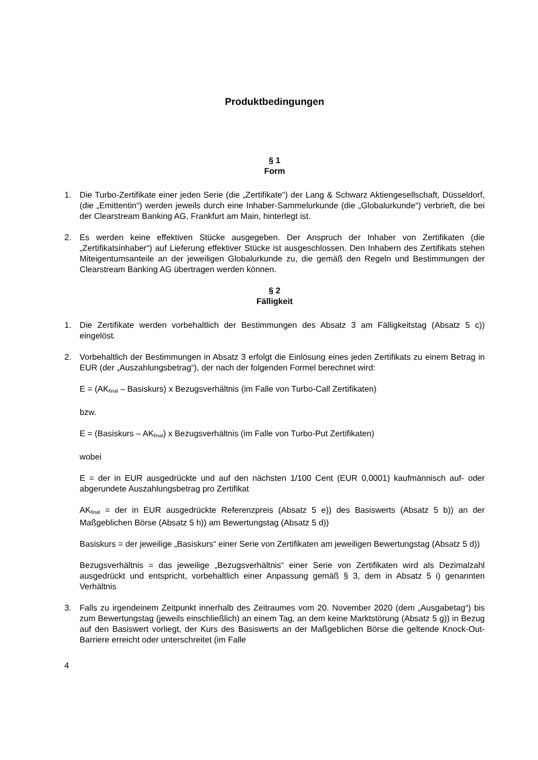Produktbedingungen
§ 1
Form
1. Die Turbo-Zertifikate einer jeden Serie (die „Zertifikate“) der Lang & Schwarz Aktiengesellschaft, Düsseldorf, (die „Emittentin“) werden jeweils durch eine Inhaber-Sammelurkunde (die „Globalurkunde“) verbrieft, die bei der Clearstream Banking AG, Frankfurt am Main, hinterlegt ist.
2. Es werden keine effektiven Stücke ausgegeben. Der Anspruch der Inhaber von Zertifikaten (die „Zertifikatsinhaber“) auf Lieferung effektiver Stücke ist ausgeschlossen. Den Inhabern des Zertifikats stehen Miteigentumsanteile an der jeweiligen Globalurkunde zu, die gemäß den Regeln und Bestimmungen der Clearstream Banking AG übertragen werden können.
§ 2
Fälligkeit
1. Die Zertifikate werden vorbehaltlich der Bestimmungen des Absatz 3 am Fälligkeitstag (Absatz 5 c)) eingelöst.
2. Vorbehaltlich der Bestimmungen in Absatz 3 erfolgt die Einlösung eines jeden Zertifikats zu einem Betrag in EUR (der „Auszahlungsbetrag“), der nach der folgenden Formel berechnet wird:
E = (AK<sub>final</sub> – Basiskurs) x Bezugsverhältnis (im Falle von Turbo-Call Zertifikaten)
bzw.
E = (Basiskurs – AK<sub>final</sub>) x Bezugsverhältnis (im Falle von Turbo-Put Zertifikaten)
wobei
E = der in EUR ausgedrückte und auf den nächsten 1/100 Cent (EUR 0,0001) kaufmännisch auf- oder abgerundete Auszahlungsbetrag pro Zertifikat
AK<sub>final</sub> = der in EUR ausgedrückte Referenzpreis (Absatz 5 e)) des Basiswerts (Absatz 5 b)) an der Maßgeblichen Börse (Absatz 5 h)) am Bewertungstag (Absatz 5 d))
Basiskurs = der jeweilige „Basiskurs“ einer Serie von Zertifikaten am jeweiligen Bewertungstag (Absatz 5 d))
Bezugsverhältnis = das jeweilige „Bezugsverhältnis“ einer Serie von Zertifikaten wird als Dezimalzahl ausgedrückt und entspricht, vorbehaltlich einer Anpassung gemäß § 3, dem in Absatz 5 i) genannten Verhältnis
3. Falls zu irgendeinem Zeitpunkt innerhalb des Zeitraumes vom 20. November 2020 (dem „Ausgabetag“) bis zum Bewertungstag (jeweils einschließlich) an einem Tag, an dem keine Marktstörung (Absatz 5 g)) in Bezug auf den Basiswert vorliegt, der Kurs des Basiswerts an der Maßgeblichen Börse die geltende Knock-Out-Barriere erreicht oder unterschreitet (im Falle
4